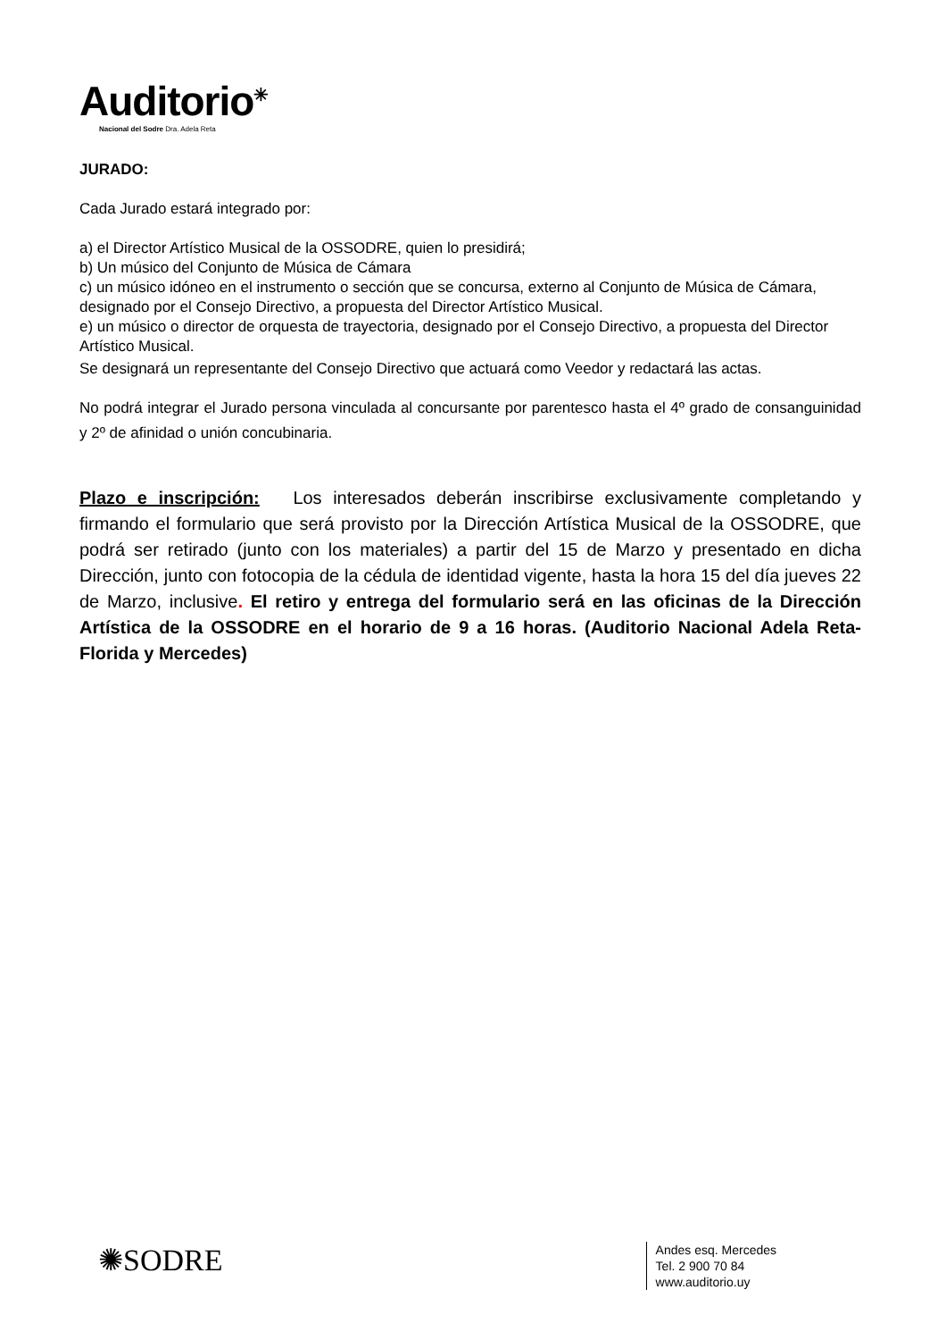Auditorio<sup>✳</sup>
Nacional del Sodre Dra. Adela Reta
JURADO:
Cada Jurado estará integrado por:
a) el Director Artístico Musical de la OSSODRE, quien lo presidirá;
b) Un músico del Conjunto de Música de Cámara
c) un músico idóneo en el instrumento o sección que se concursa, externo al Conjunto de Música de Cámara, designado por el Consejo Directivo, a propuesta del Director Artístico Musical.
e) un músico o director de orquesta de trayectoria, designado por el Consejo Directivo, a propuesta del Director Artístico Musical.
Se designará un representante del Consejo Directivo que actuará como Veedor y redactará las actas.
No podrá integrar el Jurado persona vinculada al concursante por parentesco hasta el 4º grado de consanguinidad y 2º de afinidad o unión concubinaria.
Plazo e inscripción: Los interesados deberán inscribirse exclusivamente completando y firmando el formulario que será provisto por la Dirección Artística Musical de la OSSODRE, que podrá ser retirado (junto con los materiales) a partir del 15 de Marzo y presentado en dicha Dirección, junto con fotocopia de la cédula de identidad vigente, hasta la hora 15 del día jueves 22 de Marzo, inclusive. El retiro y entrega del formulario será en las oficinas de la Dirección Artística de la OSSODRE en el horario de 9 a 16 horas. (Auditorio Nacional Adela Reta- Florida y Mercedes)
✺SODRE
Andes esq. Mercedes
Tel. 2 900 70 84
www.auditorio.uy